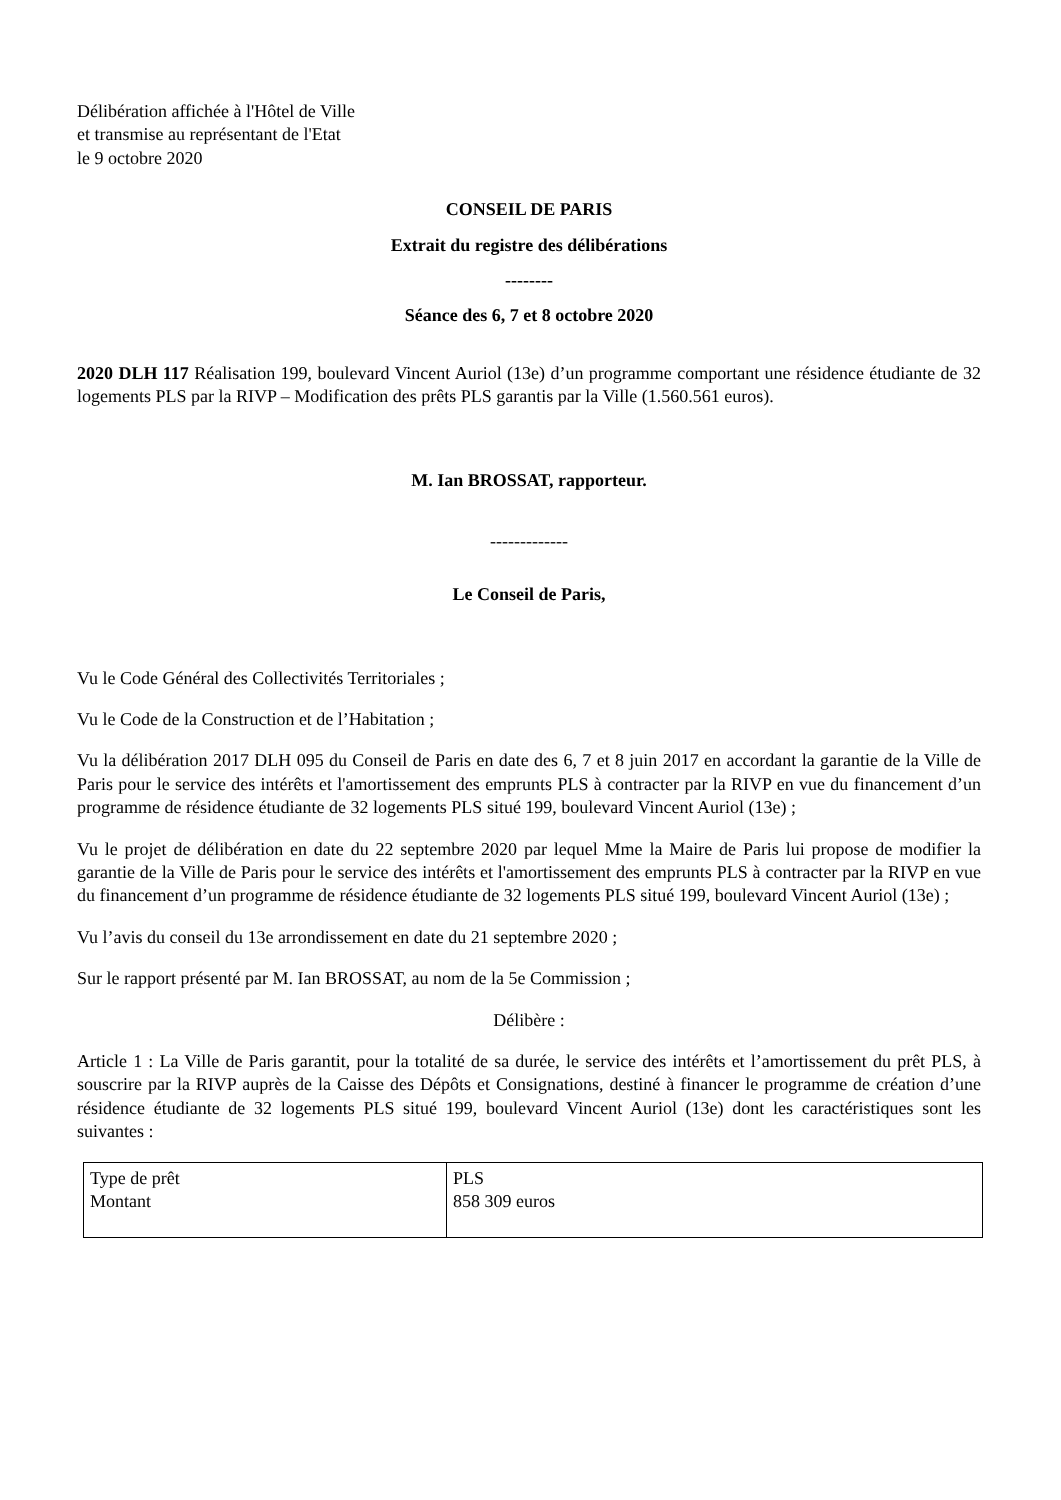Délibération affichée à l'Hôtel de Ville
et transmise au représentant de l'Etat
le 9 octobre 2020
CONSEIL DE PARIS
Extrait du registre des délibérations
--------
Séance des 6, 7 et 8 octobre 2020
2020 DLH 117 Réalisation 199, boulevard Vincent Auriol (13e) d’un programme comportant une résidence étudiante de 32 logements PLS par la RIVP – Modification des prêts PLS garantis par la Ville (1.560.561 euros).
M. Ian BROSSAT, rapporteur.
-------------
Le Conseil de Paris,
Vu le Code Général des Collectivités Territoriales ;
Vu le Code de la Construction et de l’Habitation ;
Vu la délibération 2017 DLH 095 du Conseil de Paris en date des 6, 7 et 8 juin 2017 en accordant la garantie de la Ville de Paris pour le service des intérêts et l'amortissement des emprunts PLS à contracter par la RIVP en vue du financement d’un programme de résidence étudiante de 32 logements PLS situé 199, boulevard Vincent Auriol (13e) ;
Vu le projet de délibération en date du 22 septembre 2020 par lequel Mme la Maire de Paris lui propose de modifier la garantie de la Ville de Paris pour le service des intérêts et l'amortissement des emprunts PLS à contracter par la RIVP en vue du financement d’un programme de résidence étudiante de 32 logements PLS situé 199, boulevard Vincent Auriol (13e) ;
Vu l’avis du conseil du 13e arrondissement en date du 21 septembre 2020 ;
Sur le rapport présenté par M. Ian BROSSAT, au nom de la 5e Commission ;
Délibère :
Article 1 : La Ville de Paris garantit, pour la totalité de sa durée, le service des intérêts et l’amortissement du prêt PLS, à souscrire par la RIVP auprès de la Caisse des Dépôts et Consignations, destiné à financer le programme de création d’une résidence étudiante de 32 logements PLS situé 199, boulevard Vincent Auriol (13e) dont les caractéristiques sont les suivantes :
| Type de prêt Montant | PLS 858 309 euros |